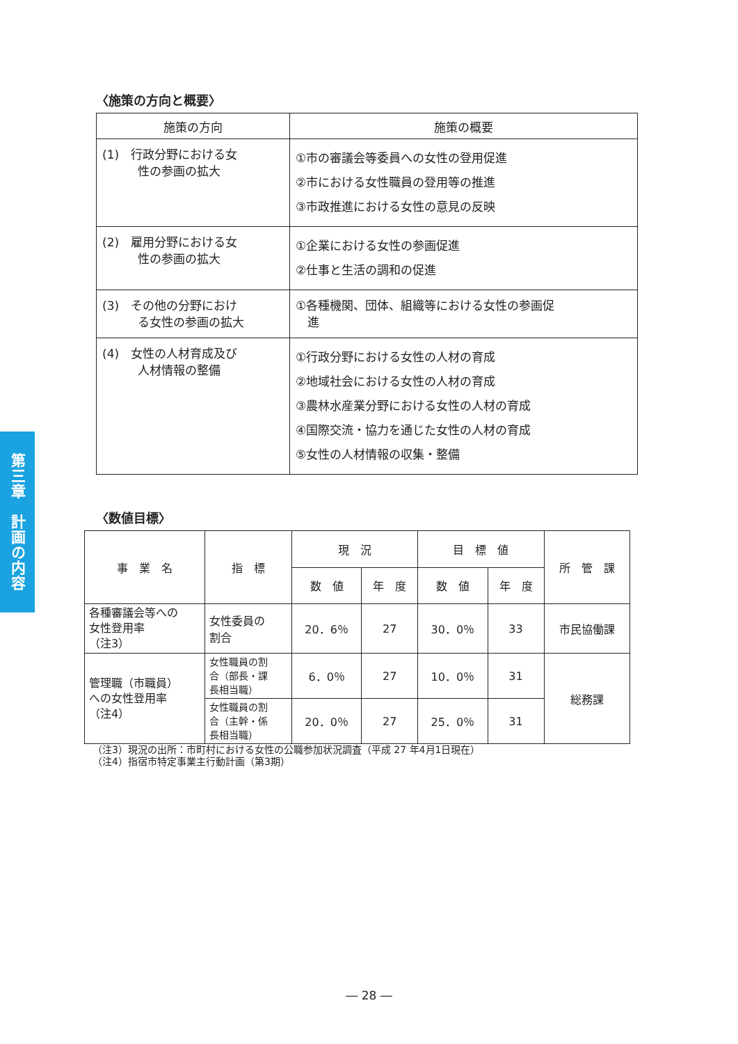第三章　計画の内容
〈施策の方向と概要〉
| 施策の方向 | 施策の概要 |
| --- | --- |
| (1) 行政分野における女 性の参画の拡大 | ①市の審議会等委員への女性の登用促進 ②市における女性職員の登用等の推進 ③市政推進における女性の意見の反映 |
| (2) 雇用分野における女 性の参画の拡大 | ①企業における女性の参画促進 ②仕事と生活の調和の促進 |
| (3) その他の分野におけ る女性の参画の拡大 | ①各種機関、団体、組織等における女性の参画促 進 |
| (4) 女性の人材育成及び 人材情報の整備 | ①行政分野における女性の人材の育成 ②地域社会における女性の人材の育成 ③農林水産業分野における女性の人材の育成 ④国際交流・協力を通じた女性の人材の育成 ⑤女性の人材情報の収集・整備 |
〈数値目標〉
| 事 業 名 | 指 標 | 現 況 | | 目 標 値 | | 所 管 課 |
| --- | --- | --- | --- | --- | --- | --- |
| | | 数 値 | 年 度 | 数 値 | 年 度 | |
| 各種審議会等への 女性登用率 （注3） | 女性委員の 割合 | 20．6％ | 27 | 30．0％ | 33 | 市民協働課 |
| 管理職（市職員） への女性登用率 （注4） | 女性職員の割 合（部長・課 長相当職） | 6．0％ | 27 | 10．0％ | 31 | 総務課 |
| | 女性職員の割 合（主幹・係 長相当職） | 20．0％ | 27 | 25．0％ | 31 | |
（注3）現況の出所：市町村における女性の公職参加状況調査（平成 27 年4月1日現在）
（注4）指宿市特定事業主行動計画（第3期）
― 28 ―